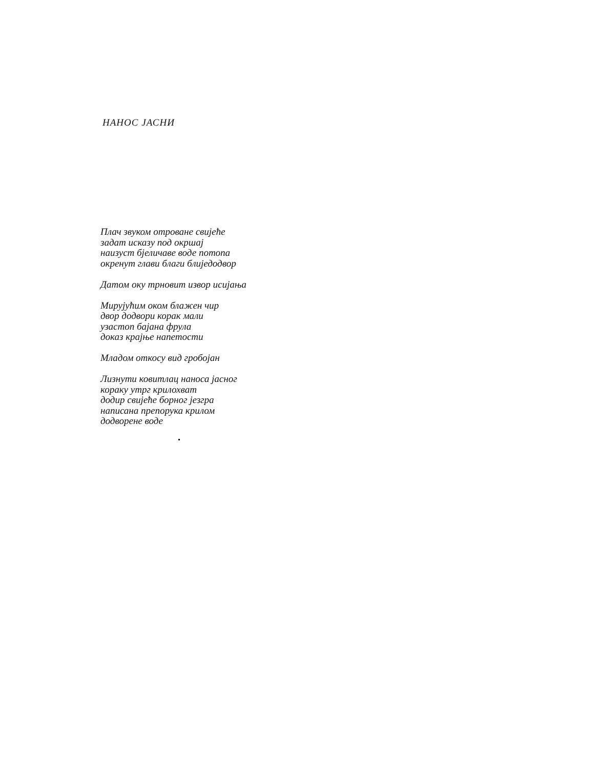НАНОС ЈАСНИ
Плач звуком отроване свијеће
задат исказу под окршај
наизуст бјеличаве воде потопа
окренут глави благи блиједодвор
Датом оку трновит извор исијања
Мирујућим оком блажен чир
двор додвори корак мали
узастоп бајана фрула
доказ крајње напетости
Младом откосу вид гробојан
Лизнути ковитлац наноса јасног
кораку утрг крилохват
додир свијеће борног језгра
написана препорука крилом
додворене воде